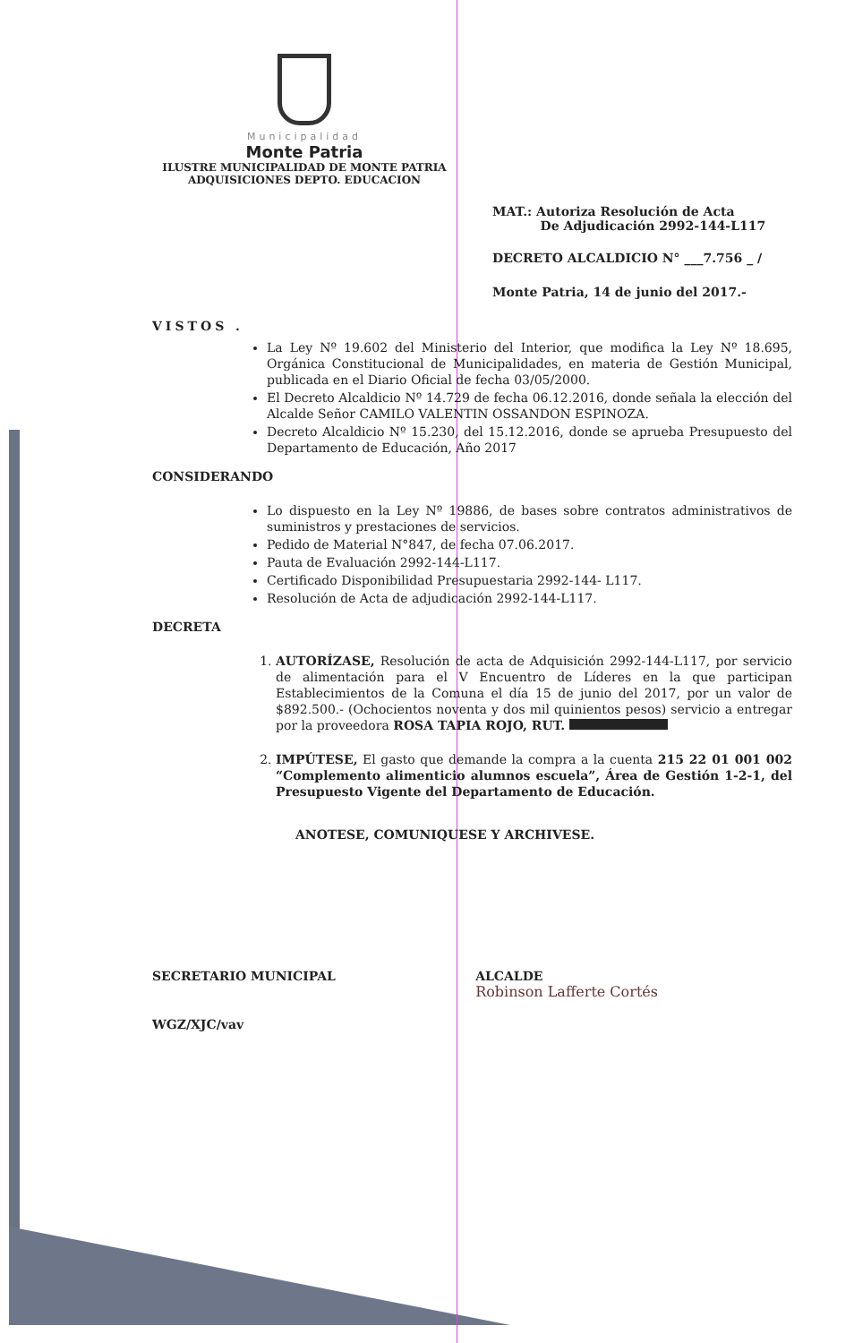Municipalidad
Monte Patria
ILUSTRE MUNICIPALIDAD DE MONTE PATRIA
ADQUISICIONES DEPTO. EDUCACION
MAT.: Autoriza Resolución de Acta
De Adjudicación 2992-144-L117
DECRETO ALCALDICIO N° ___7.756 _ /
Monte Patria, 14 de junio del 2017.-
VISTOS .
La Ley Nº 19.602 del Ministerio del Interior, que modifica la Ley Nº 18.695, Orgánica Constitucional de Municipalidades, en materia de Gestión Municipal, publicada en el Diario Oficial de fecha 03/05/2000.
El Decreto Alcaldicio Nº 14.729 de fecha 06.12.2016, donde señala la elección del Alcalde Señor CAMILO VALENTIN OSSANDON ESPINOZA.
Decreto Alcaldicio Nº 15.230, del 15.12.2016, donde se aprueba Presupuesto del Departamento de Educación, Año 2017
CONSIDERANDO
Lo dispuesto en la Ley Nº 19886, de bases sobre contratos administrativos de suministros y prestaciones de servicios.
Pedido de Material N°847, de fecha 07.06.2017.
Pauta de Evaluación 2992-144-L117.
Certificado Disponibilidad Presupuestaria 2992-144- L117.
Resolución de Acta de adjudicación 2992-144-L117.
DECRETA
1. AUTORÍZASE, Resolución de acta de Adquisición 2992-144-L117, por servicio de alimentación para el V Encuentro de Líderes en la que participan Establecimientos de la Comuna el día 15 de junio del 2017, por un valor de $892.500.- (Ochocientos noventa y dos mil quinientos pesos) servicio a entregar por la proveedora ROSA TAPIA ROJO, RUT.
2. IMPÚTESE, El gasto que demande la compra a la cuenta 215 22 01 001 002 “Complemento alimenticio alumnos escuela”, Área de Gestión 1-2-1, del Presupuesto Vigente del Departamento de Educación.
ANOTESE, COMUNIQUESE Y ARCHIVESE.
SECRETARIO MUNICIPAL
WGZ/XJC/vav
ALCALDE
Robinson Lafferte Cortés